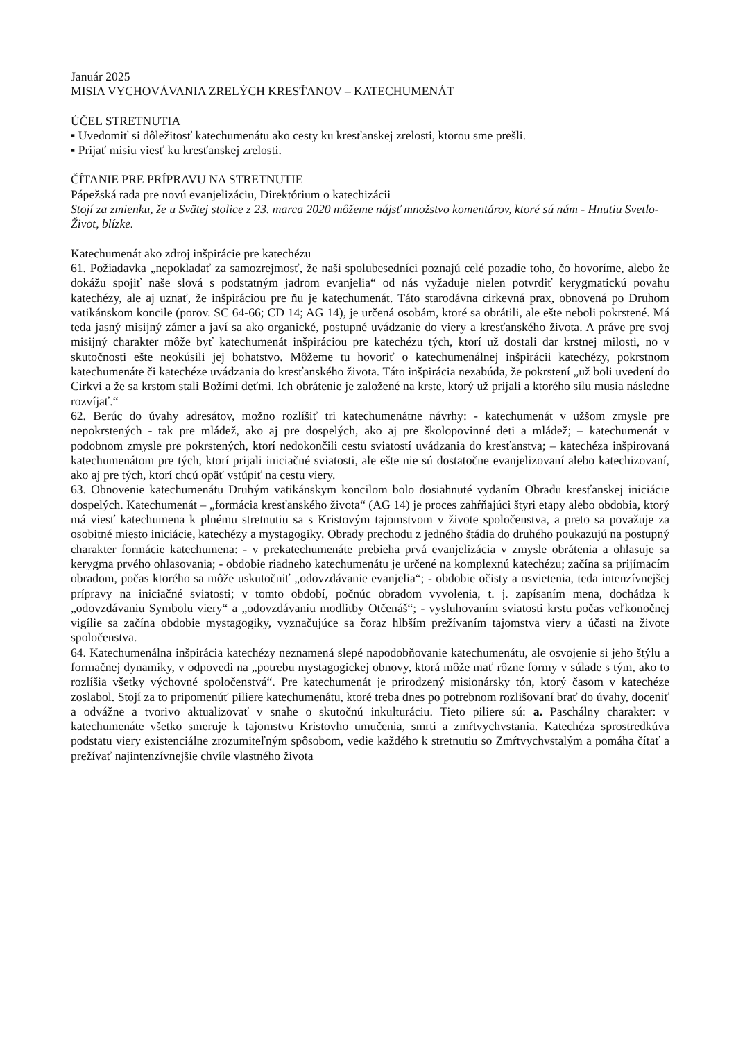Január 2025
MISIA VYCHOVÁVANIA ZRELÝCH KRESŤANOV – KATECHUMENÁT
ÚČEL STRETNUTIA
▪ Uvedomiť si dôležitosť katechumenátu ako cesty ku kresťanskej zrelosti, ktorou sme prešli.
▪ Prijať misiu viesť ku kresťanskej zrelosti.
ČÍTANIE PRE PRÍPRAVU NA STRETNUTIE
Pápežská rada pre novú evanjelizáciu, Direktórium o katechizácii
Stojí za zmienku, že u Svätej stolice z 23. marca 2020 môžeme nájsť množstvo komentárov, ktoré sú nám - Hnutiu Svetlo-Život, blízke.
Katechumenát ako zdroj inšpirácie pre katechézu
61. Požiadavka „nepokladať za samozrejmosť, že naši spolubesedníci poznajú celé pozadie toho, čo hovoríme, alebo že dokážu spojiť naše slová s podstatným jadrom evanjelia“ od nás vyžaduje nielen potvrdiť kerygmatickú povahu katechézy, ale aj uznať, že inšpiráciou pre ňu je katechumenát. Táto starodávna cirkevná prax, obnovená po Druhom vatikánskom koncile (porov. SC 64-66; CD 14; AG 14), je určená osobám, ktoré sa obrátili, ale ešte neboli pokrstené. Má teda jasný misijný zámer a javí sa ako organické, postupné uvádzanie do viery a kresťanského života. A práve pre svoj misijný charakter môže byť katechumenát inšpiráciou pre katechézu tých, ktorí už dostali dar krstnej milosti, no v skutočnosti ešte neokúsili jej bohatstvo. Môžeme tu hovoriť o katechumenálnej inšpirácii katechézy, pokrstnom katechumenáte či katechéze uvádzania do kresťanského života. Táto inšpirácia nezabúda, že pokrstení „už boli uvedení do Cirkvi a že sa krstom stali Božími deťmi. Ich obrátenie je založené na krste, ktorý už prijali a ktorého silu musia následne rozvíjať.“
62. Berúc do úvahy adresátov, možno rozlíšiť tri katechumenátne návrhy: - katechumenát v užšom zmysle pre nepokrstených - tak pre mládež, ako aj pre dospelých, ako aj pre školopovinné deti a mládež; – katechumenát v podobnom zmysle pre pokrstených, ktorí nedokončili cestu sviatostí uvádzania do kresťanstva; – katechéza inšpirovaná katechumenátom pre tých, ktorí prijali iniciačné sviatosti, ale ešte nie sú dostatočne evanjelizovaní alebo katechizovaní, ako aj pre tých, ktorí chcú opäť vstúpiť na cestu viery.
63. Obnovenie katechumenátu Druhým vatikánskym koncilom bolo dosiahnuté vydaním Obradu kresťanskej iniciácie dospelých. Katechumenát – „formácia kresťanského života“ (AG 14) je proces zahŕňajúci štyri etapy alebo obdobia, ktorý má viesť katechumena k plnému stretnutiu sa s Kristovým tajomstvom v živote spoločenstva, a preto sa považuje za osobitné miesto iniciácie, katechézy a mystagogiky. Obrady prechodu z jedného štádia do druhého poukazujú na postupný charakter formácie katechumena: - v prekatechumenáte prebieha prvá evanjelizácia v zmysle obrátenia a ohlasuje sa kerygma prvého ohlasovania; - obdobie riadneho katechumenátu je určené na komplexnú katechézu; začína sa prijímacím obradom, počas ktorého sa môže uskutočniť „odovzdávanie evanjelia“; - obdobie očisty a osvietenia, teda intenzívnejšej prípravy na iniciačné sviatosti; v tomto období, počnúc obradom vyvolenia, t. j. zapísaním mena, dochádza k „odovzdávaniu Symbolu viery“ a „odovzdávaniu modlitby Otčenáš“; - vysluhovaním sviatosti krstu počas veľkonočnej vigílie sa začína obdobie mystagogiky, vyznačujúce sa čoraz hlbším prežívaním tajomstva viery a účasti na živote spoločenstva.
64. Katechumenálna inšpirácia katechézy neznamená slepé napodobňovanie katechumenátu, ale osvojenie si jeho štýlu a formačnej dynamiky, v odpovedi na „potrebu mystagogickej obnovy, ktorá môže mať rôzne formy v súlade s tým, ako to rozlíšia všetky výchovné spoločenstvá“. Pre katechumenát je prirodzený misionársky tón, ktorý časom v katechéze zoslabol. Stojí za to pripomenúť piliere katechumenátu, ktoré treba dnes po potrebnom rozlišovaní brať do úvahy, doceniť a odvážne a tvorivo aktualizovať v snahe o skutočnú inkulturáciu. Tieto piliere sú: a. Paschálny charakter: v katechumenáte všetko smeruje k tajomstvu Kristovho umučenia, smrti a zmŕtvychvstania. Katechéza sprostredkúva podstatu viery existenciálne zrozumiteľným spôsobom, vedie každého k stretnutiu so Zmŕtvychvstalým a pomáha čítať a prežívať najintenzívnejšie chvíle vlastného života